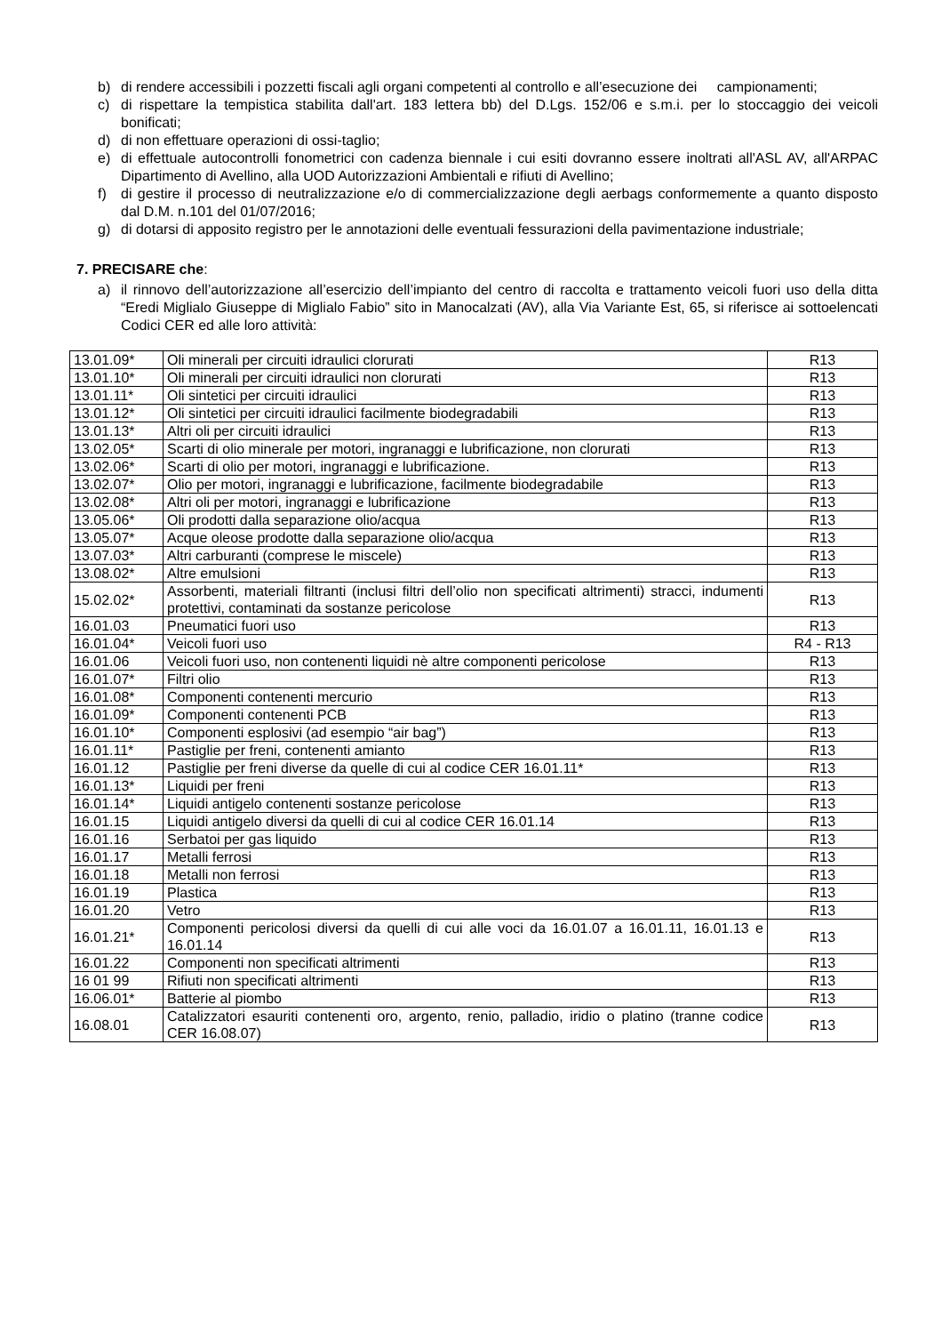b) di rendere accessibili i pozzetti fiscali agli organi competenti al controllo e all’esecuzione dei campionamenti;
c) di rispettare la tempistica stabilita dall'art. 183 lettera bb) del D.Lgs. 152/06 e s.m.i. per lo stoccaggio dei veicoli bonificati;
d) di non effettuare operazioni di ossi-taglio;
e) di effettuale autocontrolli fonometrici con cadenza biennale i cui esiti dovranno essere inoltrati all'ASL AV, all'ARPAC Dipartimento di Avellino, alla UOD Autorizzazioni Ambientali e rifiuti di Avellino;
f) di gestire il processo di neutralizzazione e/o di commercializzazione degli aerbags conformemente a quanto disposto dal D.M. n.101 del 01/07/2016;
g) di dotarsi di apposito registro per le annotazioni delle eventuali fessurazioni della pavimentazione industriale;
7. PRECISARE che:
a) il rinnovo dell’autorizzazione all’esercizio dell’impianto del centro di raccolta e trattamento veicoli fuori uso della ditta “Eredi Miglialo Giuseppe di Miglialo Fabio” sito in Manocalzati (AV), alla Via Variante Est, 65, si riferisce ai sottoelencati Codici CER ed alle loro attività:
| 13.01.09* | Oli minerali per circuiti idraulici clorurati | R13 |
| 13.01.10* | Oli minerali per circuiti idraulici non clorurati | R13 |
| 13.01.11* | Oli sintetici per circuiti idraulici | R13 |
| 13.01.12* | Oli sintetici per circuiti idraulici facilmente biodegradabili | R13 |
| 13.01.13* | Altri oli per circuiti idraulici | R13 |
| 13.02.05* | Scarti di olio minerale per motori, ingranaggi e lubrificazione, non clorurati | R13 |
| 13.02.06* | Scarti di olio per motori, ingranaggi e lubrificazione. | R13 |
| 13.02.07* | Olio per motori, ingranaggi e lubrificazione, facilmente biodegradabile | R13 |
| 13.02.08* | Altri oli per motori, ingranaggi e lubrificazione | R13 |
| 13.05.06* | Oli prodotti dalla separazione olio/acqua | R13 |
| 13.05.07* | Acque oleose prodotte dalla separazione olio/acqua | R13 |
| 13.07.03* | Altri carburanti (comprese le miscele) | R13 |
| 13.08.02* | Altre emulsioni | R13 |
| 15.02.02* | Assorbenti, materiali filtranti (inclusi filtri dell’olio non specificati altrimenti) stracci, indumenti protettivi, contaminati da sostanze pericolose | R13 |
| 16.01.03 | Pneumatici fuori uso | R13 |
| 16.01.04* | Veicoli fuori uso | R4 - R13 |
| 16.01.06 | Veicoli fuori uso, non contenenti liquidi nè altre componenti pericolose | R13 |
| 16.01.07* | Filtri olio | R13 |
| 16.01.08* | Componenti contenenti mercurio | R13 |
| 16.01.09* | Componenti contenenti PCB | R13 |
| 16.01.10* | Componenti esplosivi (ad esempio “air bag”) | R13 |
| 16.01.11* | Pastiglie per freni, contenenti amianto | R13 |
| 16.01.12 | Pastiglie per freni diverse da quelle di cui al codice CER 16.01.11* | R13 |
| 16.01.13* | Liquidi per freni | R13 |
| 16.01.14* | Liquidi antigelo contenenti sostanze pericolose | R13 |
| 16.01.15 | Liquidi antigelo diversi da quelli di cui al codice CER 16.01.14 | R13 |
| 16.01.16 | Serbatoi per gas liquido | R13 |
| 16.01.17 | Metalli ferrosi | R13 |
| 16.01.18 | Metalli non ferrosi | R13 |
| 16.01.19 | Plastica | R13 |
| 16.01.20 | Vetro | R13 |
| 16.01.21* | Componenti pericolosi diversi da quelli di cui alle voci da 16.01.07 a 16.01.11, 16.01.13 e 16.01.14 | R13 |
| 16.01.22 | Componenti non specificati altrimenti | R13 |
| 16 01 99 | Rifiuti non specificati altrimenti | R13 |
| 16.06.01* | Batterie al piombo | R13 |
| 16.08.01 | Catalizzatori esauriti contenenti oro, argento, renio, palladio, iridio o platino (tranne codice CER 16.08.07) | R13 |